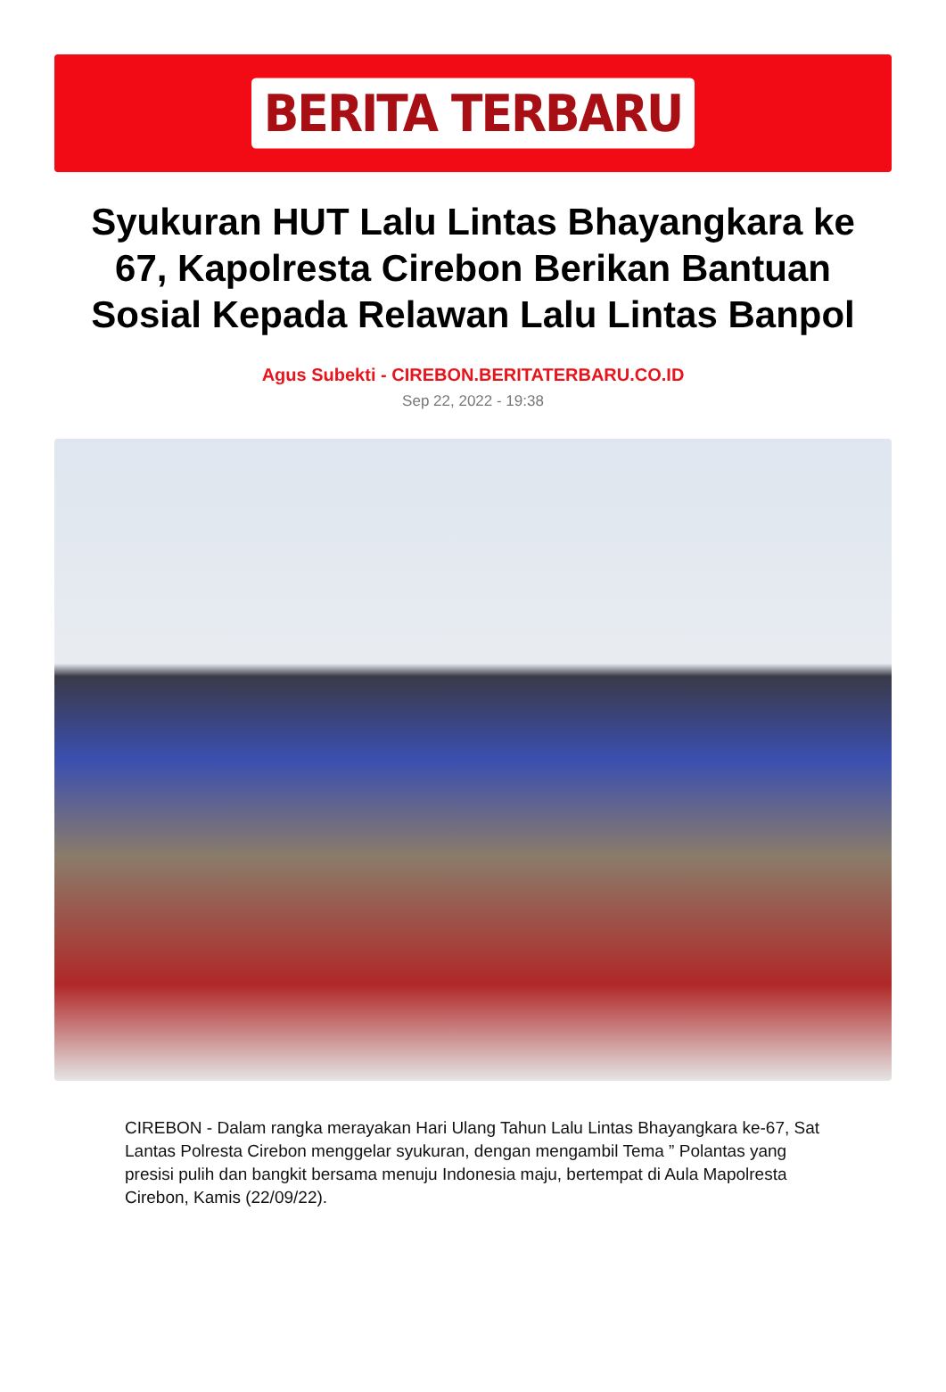BERITA TERBARU
Syukuran HUT Lalu Lintas Bhayangkara ke 67, Kapolresta Cirebon Berikan Bantuan Sosial Kepada Relawan Lalu Lintas Banpol
Agus Subekti - CIREBON.BERITATERBARU.CO.ID
Sep 22, 2022 - 19:38
CIREBON - Dalam rangka merayakan Hari Ulang Tahun Lalu Lintas Bhayangkara ke-67, Sat Lantas Polresta Cirebon menggelar syukuran, dengan mengambil Tema ” Polantas yang presisi pulih dan bangkit bersama menuju Indonesia maju, bertempat di Aula Mapolresta Cirebon, Kamis (22/09/22).